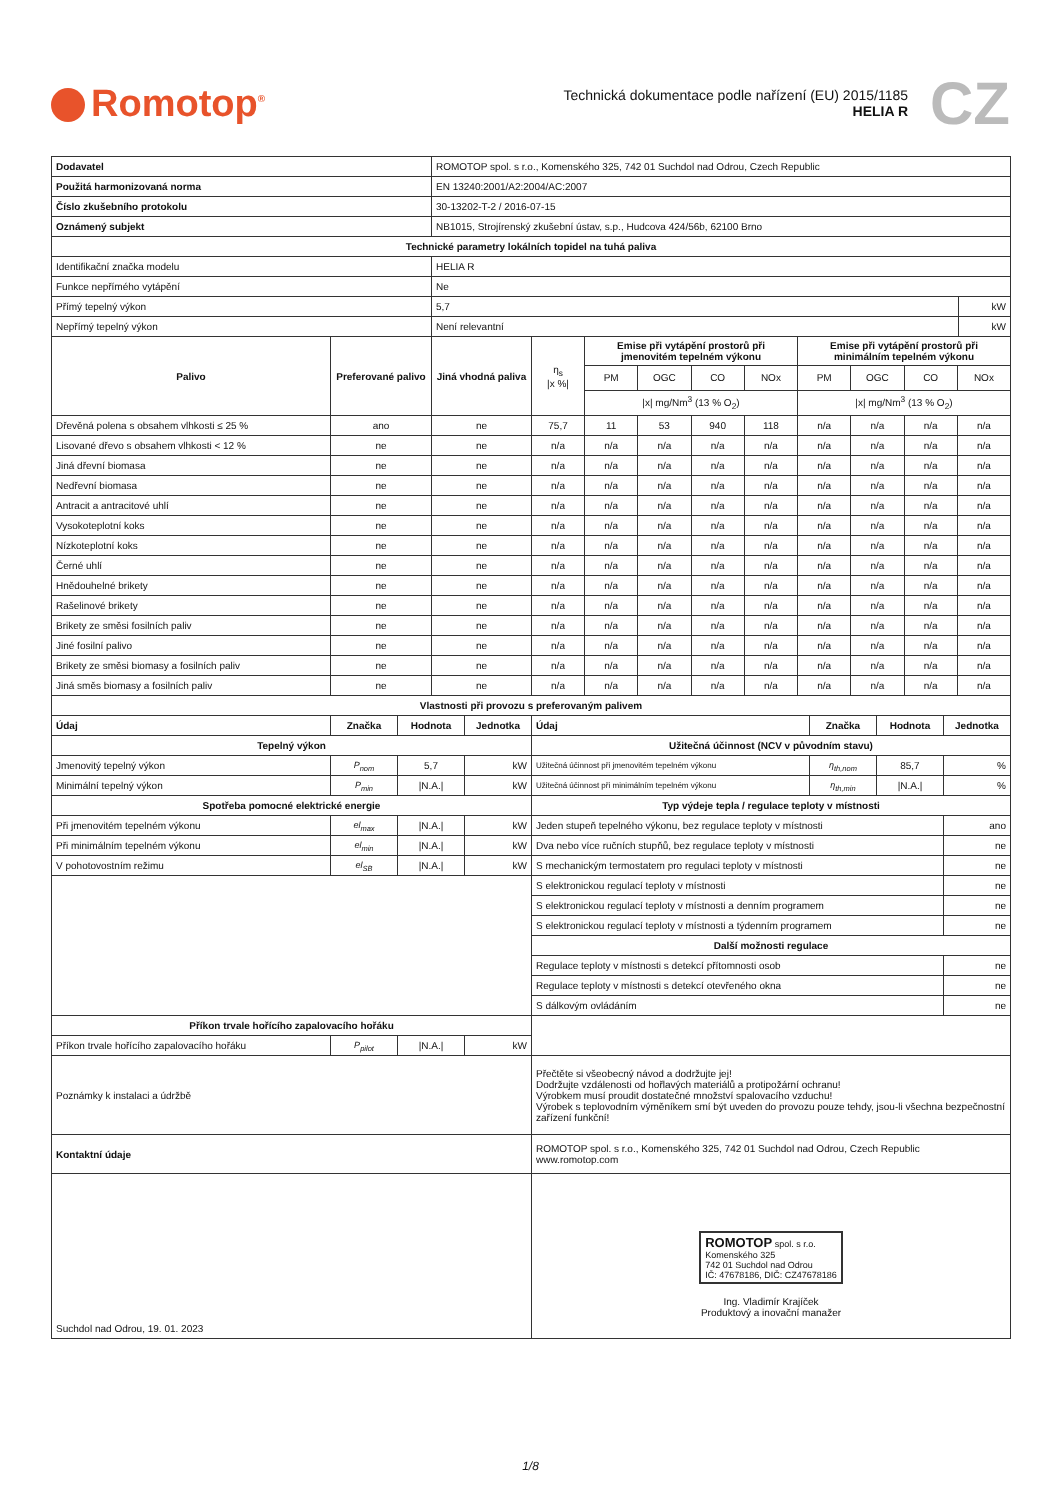Romotop<sup>®</sup>
Technická dokumentace podle nařízení (EU) 2015/1185
HELIA R
CZ
| Dodavatel | ROMOTOP spol. s r.o., Komenského 325, 742 01 Suchdol nad Odrou, Czech Republic | |
| Použitá harmonizovaná norma | EN 13240:2001/A2:2004/AC:2007 | |
| Číslo zkušebního protokolu | 30-13202-T-2 / 2016-07-15 | |
| Oznámený subjekt | NB1015, Strojírenský zkušební ústav, s.p., Hudcova 424/56b, 62100 Brno | |
| Technické parametry lokálních topidel na tuhá paliva | | |
| Identifikační značka modelu | HELIA R | |
| Funkce nepřímého vytápění | Ne | |
| Přímý tepelný výkon | 5,7 | kW |
| Nepřímý tepelný výkon | Není relevantní | kW |
| Palivo | Preferované palivo | Jiná vhodná paliva | η<sub>s</sub> /x %/ | Emise při vytápění prostorů při jmenovitém tepelném výkonu | | | | Emise při vytápění prostorů při minimálním tepelném výkonu | | | |
| | | | | PM | OGC | CO | NOx | PM | OGC | CO | NOx |
| | | | | /x/ mg/Nm<sup>3</sup> (13 % O<sub>2</sub>) | | | | /x/ mg/Nm<sup>3</sup> (13 % O<sub>2</sub>) | | | |
| Dřevěná polena s obsahem vlhkosti ≤ 25 % | ano | ne | 75,7 | 11 | 53 | 940 | 118 | n/a | n/a | n/a | n/a |
| Lisované dřevo s obsahem vlhkosti < 12 % | ne | ne | n/a | n/a | n/a | n/a | n/a | n/a | n/a | n/a | n/a |
| Jiná dřevní biomasa | ne | ne | n/a | n/a | n/a | n/a | n/a | n/a | n/a | n/a | n/a |
| Nedřevní biomasa | ne | ne | n/a | n/a | n/a | n/a | n/a | n/a | n/a | n/a | n/a |
| Antracit a antracitové uhlí | ne | ne | n/a | n/a | n/a | n/a | n/a | n/a | n/a | n/a | n/a |
| Vysokoteplotní koks | ne | ne | n/a | n/a | n/a | n/a | n/a | n/a | n/a | n/a | n/a |
| Nízkoteplotní koks | ne | ne | n/a | n/a | n/a | n/a | n/a | n/a | n/a | n/a | n/a |
| Černé uhlí | ne | ne | n/a | n/a | n/a | n/a | n/a | n/a | n/a | n/a | n/a |
| Hnědouhelné brikety | ne | ne | n/a | n/a | n/a | n/a | n/a | n/a | n/a | n/a | n/a |
| Rašelinové brikety | ne | ne | n/a | n/a | n/a | n/a | n/a | n/a | n/a | n/a | n/a |
| Brikety ze směsi fosilních paliv | ne | ne | n/a | n/a | n/a | n/a | n/a | n/a | n/a | n/a | n/a |
| Jiné fosilní palivo | ne | ne | n/a | n/a | n/a | n/a | n/a | n/a | n/a | n/a | n/a |
| Brikety ze směsi biomasy a fosilních paliv | ne | ne | n/a | n/a | n/a | n/a | n/a | n/a | n/a | n/a | n/a |
| Jiná směs biomasy a fosilních paliv | ne | ne | n/a | n/a | n/a | n/a | n/a | n/a | n/a | n/a | n/a |
| Vlastnosti při provozu s preferovaným palivem | | | | | | | |
| --- | --- | --- | --- | --- | --- | --- | --- |
| Údaj | Značka | Hodnota | Jednotka | Údaj | Značka | Hodnota | Jednotka |
| Tepelný výkon | | | | Užitečná účinnost (NCV v původním stavu) | | | |
| Jmenovitý tepelný výkon | P<sub>nom</sub> | 5,7 | kW | Užitečná účinnost při jmenovitém tepelném výkonu | η<sub>th,nom</sub> | 85,7 | % |
| Minimální tepelný výkon | P<sub>min</sub> | /N.A./ | kW | Užitečná účinnost při minimálním tepelném výkonu | η<sub>th,min</sub> | /N.A./ | % |
| Spotřeba pomocné elektrické energie | | | | Typ výdeje tepla / regulace teploty v místnosti | | | |
| Při jmenovitém tepelném výkonu | el<sub>max</sub> | /N.A./ | kW | Jeden stupeň tepelného výkonu, bez regulace teploty v místnosti | | | ano |
| Při minimálním tepelném výkonu | el<sub>min</sub> | /N.A./ | kW | Dva nebo více ručních stupňů, bez regulace teploty v místnosti | | | ne |
| V pohotovostním režimu | el<sub>SB</sub> | /N.A./ | kW | S mechanickým termostatem pro regulaci teploty v místnosti | | | ne |
| | | | | S elektronickou regulací teploty v místnosti | | | ne |
| | | | | S elektronickou regulací teploty v místnosti a denním programem | | | ne |
| | | | | S elektronickou regulací teploty v místnosti a týdenním programem | | | ne |
| | | | | Další možnosti regulace | | | |
| | | | | Regulace teploty v místnosti s detekcí přítomnosti osob | | | ne |
| | | | | Regulace teploty v místnosti s detekcí otevřeného okna | | | ne |
| | | | | S dálkovým ovládáním | | | ne |
| Příkon trvale hořícího zapalovacího hořáku | | | | | | | |
| Příkon trvale hořícího zapalovacího hořáku | P<sub>pilot</sub> | /N.A./ | kW | | | | |
| Poznámky k instalaci a údržbě | | | | Přečtěte si všeobecný návod a dodržujte jej! Dodržujte vzdálenosti od hořlavých materiálů a protipožární ochranu! Výrobkem musí proudit dostatečné množství spalovacího vzduchu! Výrobek s teplovodním výměníkem smí být uveden do provozu pouze tehdy, jsou-li všechna bezpečnostní zařízení funkční! | | | |
| Kontaktní údaje | | | | ROMOTOP spol. s r.o., Komenského 325, 742 01 Suchdol nad Odrou, Czech Republic www.romotop.com | | | |
| Suchdol nad Odrou, 19. 01. 2023 | | | | ROMOTOP spol. s r.o. Komenského 325 742 01 Suchdol nad Odrou IČ: 47678186, DIČ: CZ47678186 Ing. Vladimír Krajíček Produktový a inovační manažer | | | |
1/8